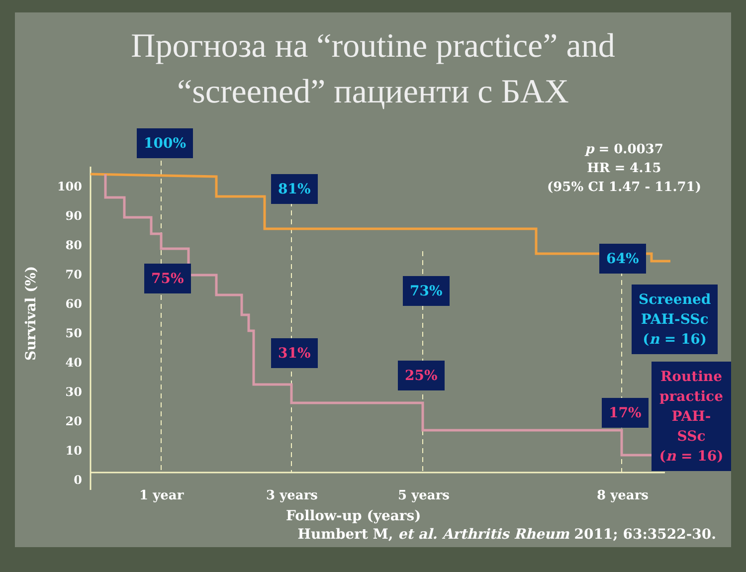Прогноза на “routine practice” and
“screened” пациенти с БАХ
p = 0.0037
HR = 4.15
(95% CI 1.47 - 11.71)
100%
81%
64%
73%
75%
31%
25%
17%
Screened
PAH-SSc
(n = 16)
Routine
practice
PAH-SSc
(n = 16)
100
90
80
70
60
50
40
30
20
10
0
Survival (%)
1 year 3 years 5 years 8 years
Follow-up (years)
Humbert M, et al. Arthritis Rheum 2011; 63:3522-30.